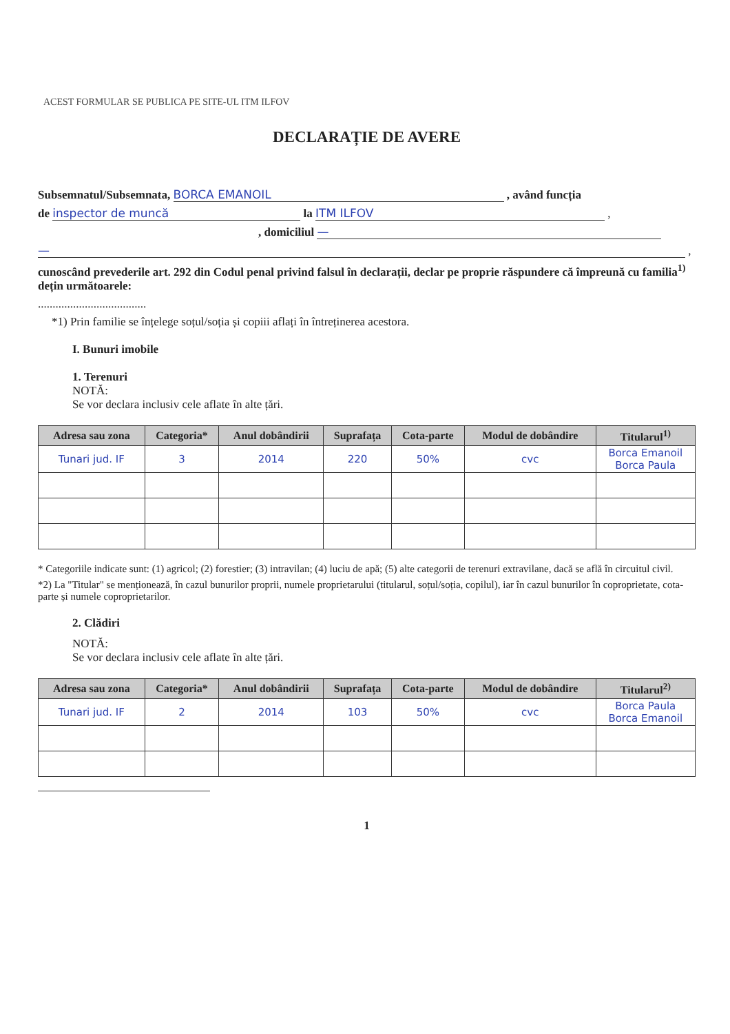ACEST FORMULAR SE PUBLICA PE SITE-UL ITM ILFOV
DECLARAȚIE DE AVERE
Subsemnatul/Subsemnata, BORCA EMANOIL , având funcția
de inspector de muncă la ITM ILFOV ,
, domiciliul —
— ,
cunoscând prevederile art. 292 din Codul penal privind falsul în declarații, declar pe proprie răspundere că împreună cu familia<sup>1)</sup> dețin următoarele:
.....................................
*1) Prin familie se înțelege soțul/soția și copiii aflați în întreținerea acestora.
I. Bunuri imobile
1. Terenuri
NOTĂ:
Se vor declara inclusiv cele aflate în alte țări.
| Adresa sau zona | Categoria* | Anul dobândirii | Suprafața | Cota-parte | Modul de dobândire | Titularul<sup>1)</sup> |
| --- | --- | --- | --- | --- | --- | --- |
| Tunari jud. IF | 3 | 2014 | 220 | 50% | cvc | Borca Emanoil Borca Paula |
* Categoriile indicate sunt: (1) agricol; (2) forestier; (3) intravilan; (4) luciu de apă; (5) alte categorii de terenuri extravilane, dacă se află în circuitul civil.
*2) La "Titular" se menționează, în cazul bunurilor proprii, numele proprietarului (titularul, soțul/soția, copilul), iar în cazul bunurilor în coproprietate, cota-parte și numele coproprietarilor.
2. Clădiri
NOTĂ:
Se vor declara inclusiv cele aflate în alte țări.
| Adresa sau zona | Categoria* | Anul dobândirii | Suprafața | Cota-parte | Modul de dobândire | Titularul<sup>2)</sup> |
| --- | --- | --- | --- | --- | --- | --- |
| Tunari jud. IF | 2 | 2014 | 103 | 50% | cvc | Borca Paula Borca Emanoil |
1